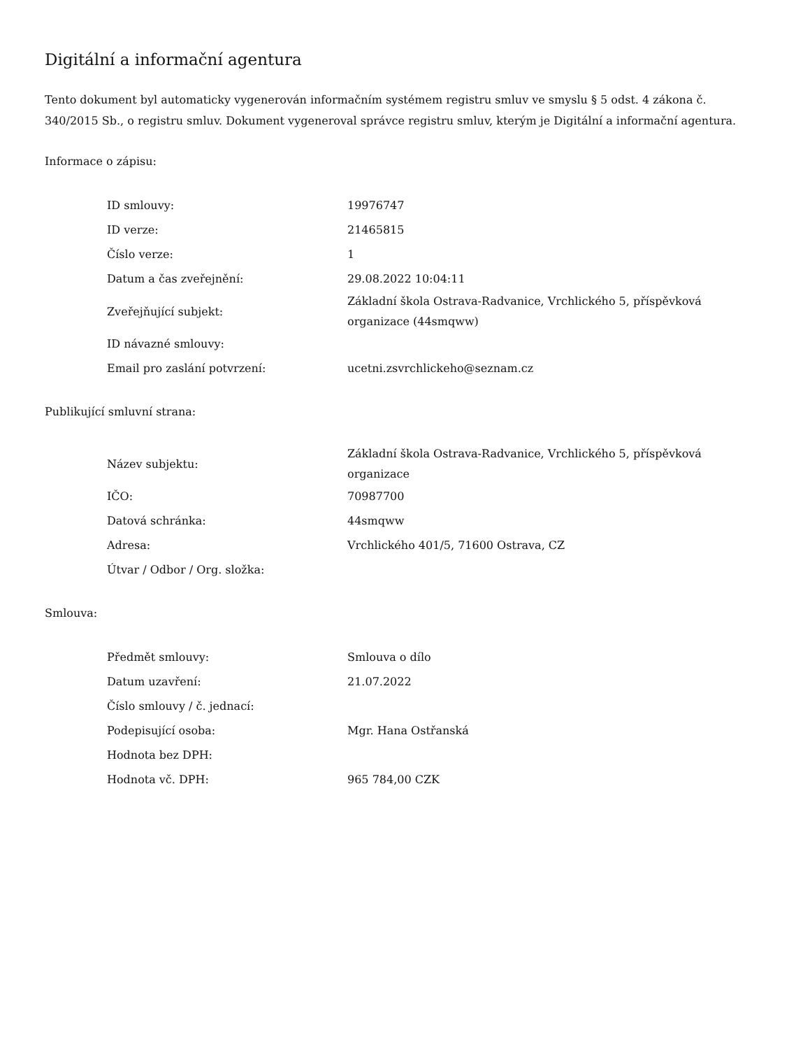Digitální a informační agentura
Tento dokument byl automaticky vygenerován informačním systémem registru smluv ve smyslu § 5 odst. 4 zákona č. 340/2015 Sb., o registru smluv. Dokument vygeneroval správce registru smluv, kterým je Digitální a informační agentura.
Informace o zápisu:
| ID smlouvy: | 19976747 |
| ID verze: | 21465815 |
| Číslo verze: | 1 |
| Datum a čas zveřejnění: | 29.08.2022 10:04:11 |
| Zveřejňující subjekt: | Základní škola Ostrava-Radvanice, Vrchlického 5, příspěvková organizace (44smqww) |
| ID návazné smlouvy: | |
| Email pro zaslání potvrzení: | ucetni.zsvrchlickeho@seznam.cz |
Publikující smluvní strana:
| Název subjektu: | Základní škola Ostrava-Radvanice, Vrchlického 5, příspěvková organizace |
| IČO: | 70987700 |
| Datová schránka: | 44smqww |
| Adresa: | Vrchlického 401/5, 71600 Ostrava, CZ |
| Útvar / Odbor / Org. složka: | |
Smlouva:
| Předmět smlouvy: | Smlouva o dílo |
| Datum uzavření: | 21.07.2022 |
| Číslo smlouvy / č. jednací: | |
| Podepisující osoba: | Mgr. Hana Ostřanská |
| Hodnota bez DPH: | |
| Hodnota vč. DPH: | 965 784,00 CZK |